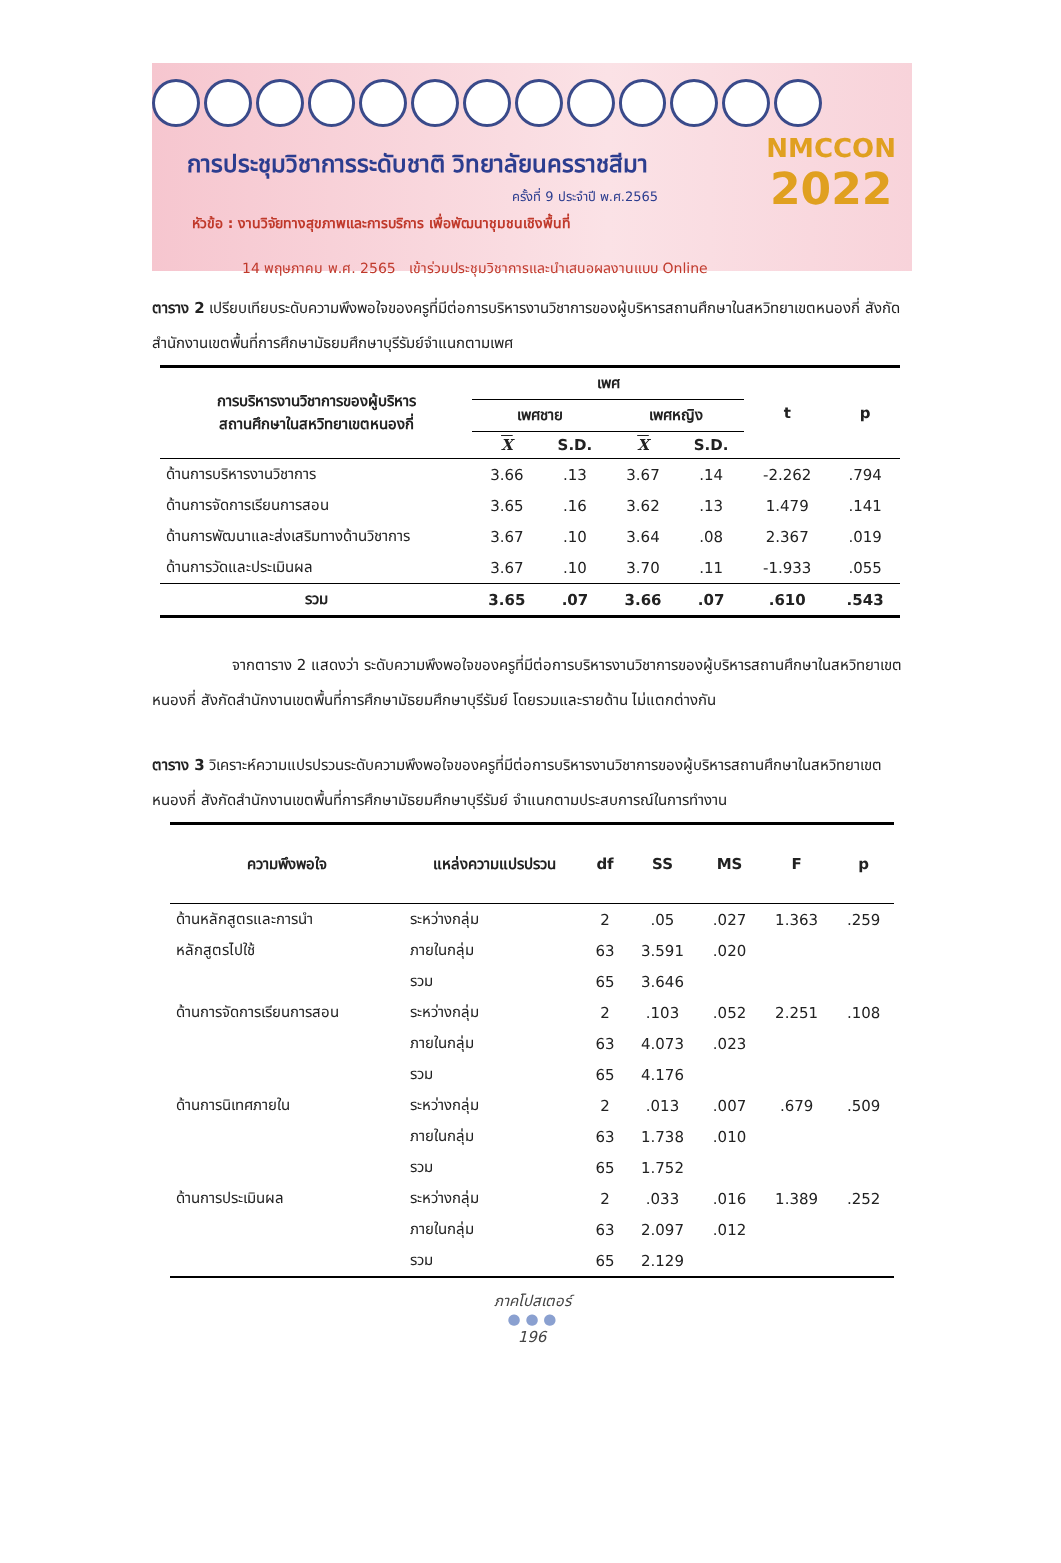การประชุมวิชาการระดับชาติ วิทยาลัยนครราชสีมา
ครั้งที่ 9 ประจำปี พ.ศ.2565
หัวข้อ : งานวิจัยทางสุขภาพและการบริการ เพื่อพัฒนาชุมชนเชิงพื้นที่
14 พฤษภาคม พ.ศ. 2565 เข้าร่วมประชุมวิชาการและนำเสนอผลงานแบบ Online
NMCCON
2022
ตาราง 2 เปรียบเทียบระดับความพึงพอใจของครูที่มีต่อการบริหารงานวิชาการของผู้บริหารสถานศึกษาในสหวิทยาเขตหนองกี่ สังกัดสำนักงานเขตพื้นที่การศึกษามัธยมศึกษาบุรีรัมย์จำแนกตามเพศ
| การบริหารงานวิชาการของผู้บริหาร สถานศึกษาในสหวิทยาเขตหนองกี่ | เพศ | | | | t | p |
| --- | --- | --- | --- | --- | --- | --- |
| | เพศชาย | | เพศหญิง | | | |
| | X | S.D. | X | S.D. | | |
| ด้านการบริหารงานวิชาการ | 3.66 | .13 | 3.67 | .14 | -2.262 | .794 |
| ด้านการจัดการเรียนการสอน | 3.65 | .16 | 3.62 | .13 | 1.479 | .141 |
| ด้านการพัฒนาและส่งเสริมทางด้านวิชาการ | 3.67 | .10 | 3.64 | .08 | 2.367 | .019 |
| ด้านการวัดและประเมินผล | 3.67 | .10 | 3.70 | .11 | -1.933 | .055 |
| รวม | 3.65 | .07 | 3.66 | .07 | .610 | .543 |
จากตาราง 2 แสดงว่า ระดับความพึงพอใจของครูที่มีต่อการบริหารงานวิชาการของผู้บริหารสถานศึกษาในสหวิทยาเขตหนองกี่ สังกัดสำนักงานเขตพื้นที่การศึกษามัธยมศึกษาบุรีรัมย์ โดยรวมและรายด้าน ไม่แตกต่างกัน
ตาราง 3 วิเคราะห์ความแปรปรวนระดับความพึงพอใจของครูที่มีต่อการบริหารงานวิชาการของผู้บริหารสถานศึกษาในสหวิทยาเขตหนองกี่ สังกัดสำนักงานเขตพื้นที่การศึกษามัธยมศึกษาบุรีรัมย์ จำแนกตามประสบการณ์ในการทำงาน
| ความพึงพอใจ | แหล่งความแปรปรวน | df | SS | MS | F | p |
| --- | --- | --- | --- | --- | --- | --- |
| ด้านหลักสูตรและการนำ | ระหว่างกลุ่ม | 2 | .05 | .027 | 1.363 | .259 |
| หลักสูตรไปใช้ | ภายในกลุ่ม | 63 | 3.591 | .020 | | |
| | รวม | 65 | 3.646 | | | |
| ด้านการจัดการเรียนการสอน | ระหว่างกลุ่ม | 2 | .103 | .052 | 2.251 | .108 |
| | ภายในกลุ่ม | 63 | 4.073 | .023 | | |
| | รวม | 65 | 4.176 | | | |
| ด้านการนิเทศภายใน | ระหว่างกลุ่ม | 2 | .013 | .007 | .679 | .509 |
| | ภายในกลุ่ม | 63 | 1.738 | .010 | | |
| | รวม | 65 | 1.752 | | | |
| ด้านการประเมินผล | ระหว่างกลุ่ม | 2 | .033 | .016 | 1.389 | .252 |
| | ภายในกลุ่ม | 63 | 2.097 | .012 | | |
| | รวม | 65 | 2.129 | | | |
ภาคโปสเตอร์
● ● ●
196